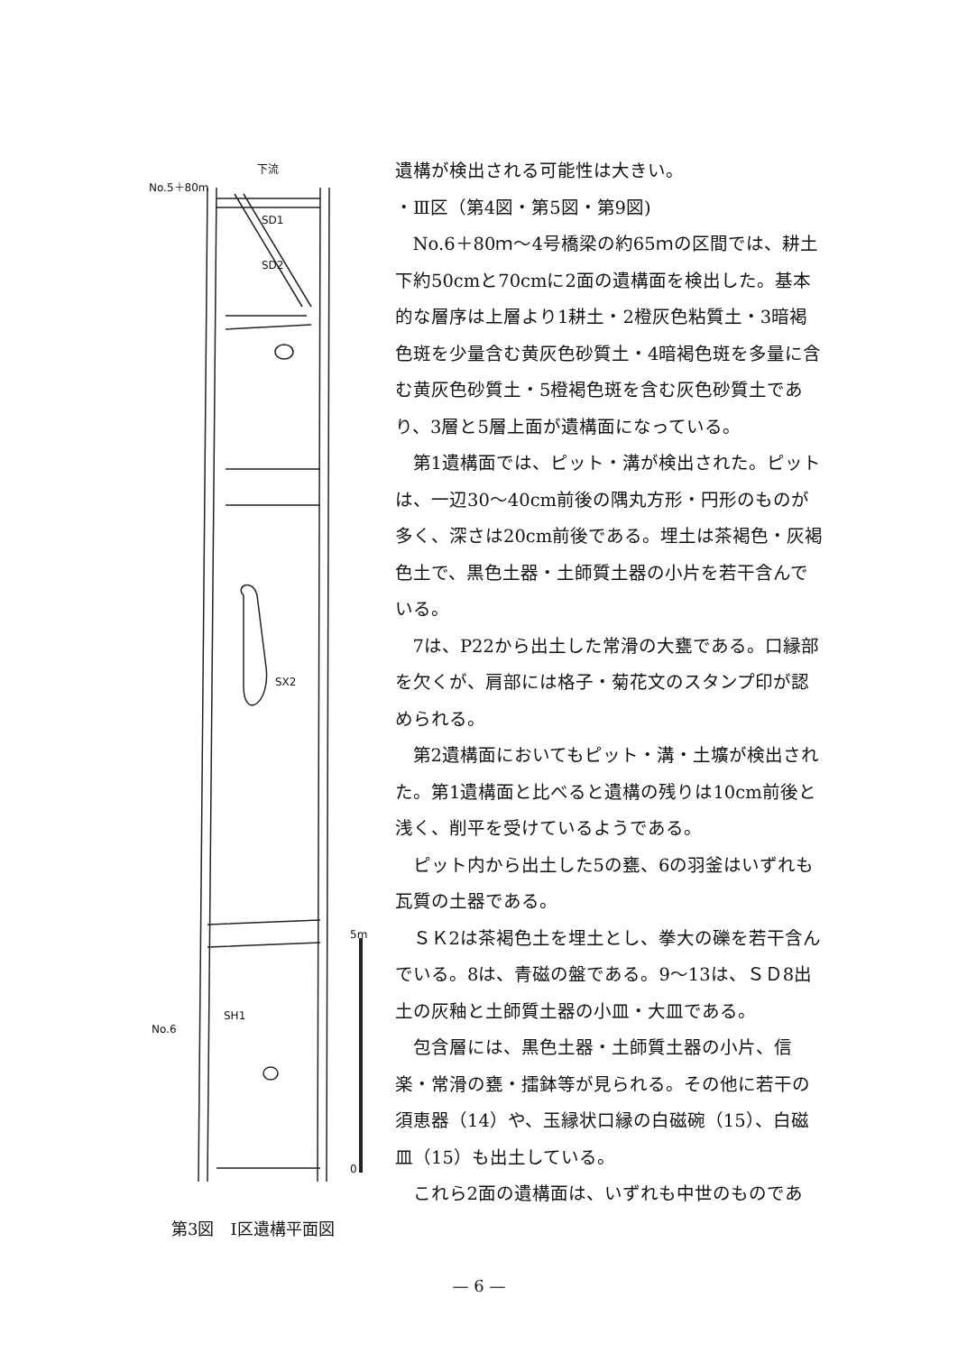下流
No.5＋80m
SD1
SD2
SX2
SH1
No.6
5m
0
第3図　Ⅰ区遺構平面図
遺構が検出される可能性は大きい。
・Ⅲ区（第4図・第5図・第9図)
No.6＋80ｍ～4号橋梁の約65ｍの区間では、耕土下約50cmと70cmに2面の遺構面を検出した。基本的な層序は上層より1耕土・2橙灰色粘質土・3暗褐色斑を少量含む黄灰色砂質土・4暗褐色斑を多量に含む黄灰色砂質土・5橙褐色斑を含む灰色砂質土であり、3層と5層上面が遺構面になっている。
第1遺構面では、ピット・溝が検出された。ピットは、一辺30～40cm前後の隅丸方形・円形のものが多く、深さは20cm前後である。埋土は茶褐色・灰褐色土で、黒色土器・土師質土器の小片を若干含んでいる。
7は、P22から出土した常滑の大甕である。口縁部を欠くが、肩部には格子・菊花文のスタンプ印が認められる。
第2遺構面においてもピット・溝・土壙が検出された。第1遺構面と比べると遺構の残りは10cm前後と浅く、削平を受けているようである。
ピット内から出土した5の甕、6の羽釜はいずれも瓦質の土器である。
ＳＫ2は茶褐色土を埋土とし、拳大の礫を若干含んでいる。8は、青磁の盤である。9～13は、ＳＤ8出土の灰釉と土師質土器の小皿・大皿である。
包含層には、黒色土器・土師質土器の小片、信楽・常滑の甕・擂鉢等が見られる。その他に若干の須恵器（14）や、玉縁状口縁の白磁碗（15）、白磁皿（15）も出土している。
これら2面の遺構面は、いずれも中世のものであ
— 6 —